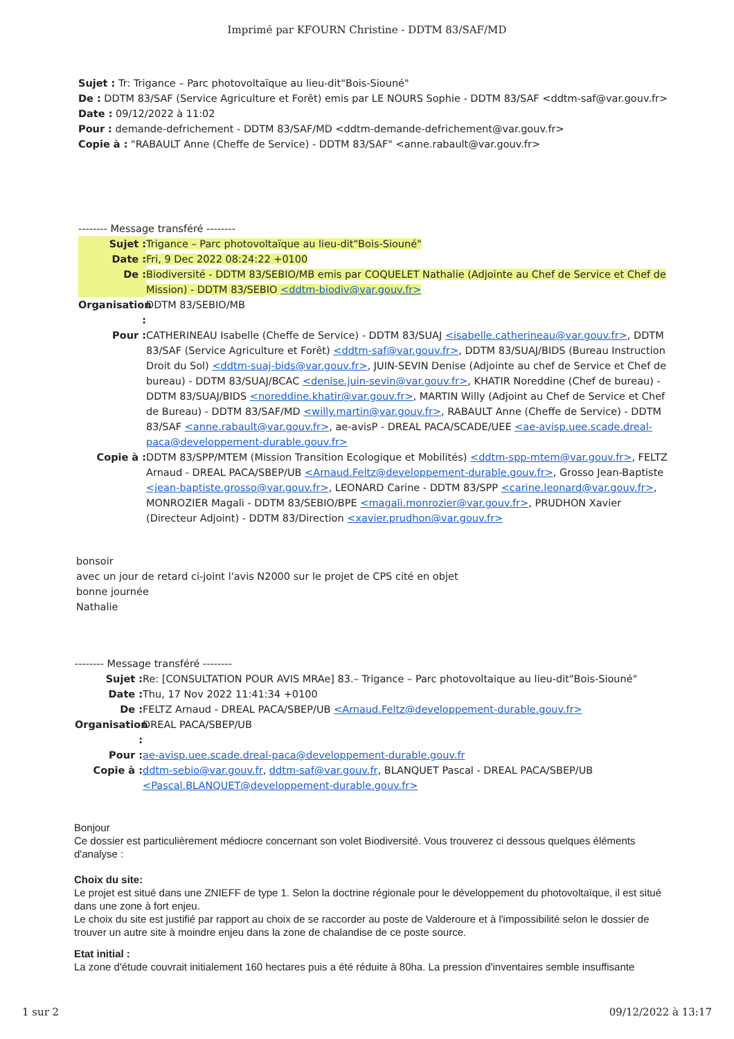Imprimé par KFOURN Christine - DDTM 83/SAF/MD
Sujet : Tr: Trigance – Parc photovoltaïque au lieu-dit"Bois-Siouné"
De : DDTM 83/SAF (Service Agriculture et Forêt) emis par LE NOURS Sophie - DDTM 83/SAF <ddtm-saf@var.gouv.fr>
Date : 09/12/2022 à 11:02
Pour : demande-defrichement - DDTM 83/SAF/MD <ddtm-demande-defrichement@var.gouv.fr>
Copie à : "RABAULT Anne (Cheffe de Service) - DDTM 83/SAF" <anne.rabault@var.gouv.fr>
-------- Message transféré --------
Sujet : Trigance – Parc photovoltaïque au lieu-dit"Bois-Siouné"
Date : Fri, 9 Dec 2022 08:24:22 +0100
De : Biodiversité - DDTM 83/SEBIO/MB emis par COQUELET Nathalie (Adjointe au Chef de Service et Chef de Mission) - DDTM 83/SEBIO <ddtm-biodiv@var.gouv.fr>
Organisation : DDTM 83/SEBIO/MB
Pour : CATHERINEAU Isabelle (Cheffe de Service) - DDTM 83/SUAJ <isabelle.catherineau@var.gouv.fr>, DDTM 83/SAF (Service Agriculture et Forêt) <ddtm-saf@var.gouv.fr>, DDTM 83/SUAJ/BIDS (Bureau Instruction Droit du Sol) <ddtm-suaj-bids@var.gouv.fr>, JUIN-SEVIN Denise (Adjointe au chef de Service et Chef de bureau) - DDTM 83/SUAJ/BCAC <denise.juin-sevin@var.gouv.fr>, KHATIR Noreddine (Chef de bureau) - DDTM 83/SUAJ/BIDS <noreddine.khatir@var.gouv.fr>, MARTIN Willy (Adjoint au Chef de Service et Chef de Bureau) - DDTM 83/SAF/MD <willy.martin@var.gouv.fr>, RABAULT Anne (Cheffe de Service) - DDTM 83/SAF <anne.rabault@var.gouv.fr>, ae-avisP - DREAL PACA/SCADE/UEE <ae-avisp.uee.scade.dreal-paca@developpement-durable.gouv.fr>
Copie à : DDTM 83/SPP/MTEM (Mission Transition Ecologique et Mobilités) <ddtm-spp-mtem@var.gouv.fr>, FELTZ Arnaud - DREAL PACA/SBEP/UB <Arnaud.Feltz@developpement-durable.gouv.fr>, Grosso Jean-Baptiste <jean-baptiste.grosso@var.gouv.fr>, LEONARD Carine - DDTM 83/SPP <carine.leonard@var.gouv.fr>, MONROZIER Magali - DDTM 83/SEBIO/BPE <magali.monrozier@var.gouv.fr>, PRUDHON Xavier (Directeur Adjoint) - DDTM 83/Direction <xavier.prudhon@var.gouv.fr>
bonsoir
avec un jour de retard ci-joint l'avis N2000 sur le projet de CPS cité en objet
bonne journée
Nathalie
-------- Message transféré --------
Sujet : Re: [CONSULTATION POUR AVIS MRAe] 83.– Trigance – Parc photovoltaique au lieu-dit"Bois-Siouné"
Date : Thu, 17 Nov 2022 11:41:34 +0100
De : FELTZ Arnaud - DREAL PACA/SBEP/UB <Arnaud.Feltz@developpement-durable.gouv.fr>
Organisation : DREAL PACA/SBEP/UB
Pour : ae-avisp.uee.scade.dreal-paca@developpement-durable.gouv.fr
Copie à : ddtm-sebio@var.gouv.fr, ddtm-saf@var.gouv.fr, BLANQUET Pascal - DREAL PACA/SBEP/UB <Pascal.BLANQUET@developpement-durable.gouv.fr>
Bonjour
Ce dossier est particulièrement médiocre concernant son volet Biodiversité. Vous trouverez ci dessous quelques éléments d'analyse :
Choix du site:
Le projet est situé dans une ZNIEFF de type 1. Selon la doctrine régionale pour le développement du photovoltaïque, il est situé dans une zone à fort enjeu.
Le choix du site est justifié par rapport au choix de se raccorder au poste de Valderoure et à l'impossibilité selon le dossier de trouver un autre site à moindre enjeu dans la zone de chalandise de ce poste source.
Etat initial :
La zone d'étude couvrait initialement 160 hectares puis a été réduite à 80ha. La pression d'inventaires semble insuffisante
1 sur 2 09/12/2022 à 13:17